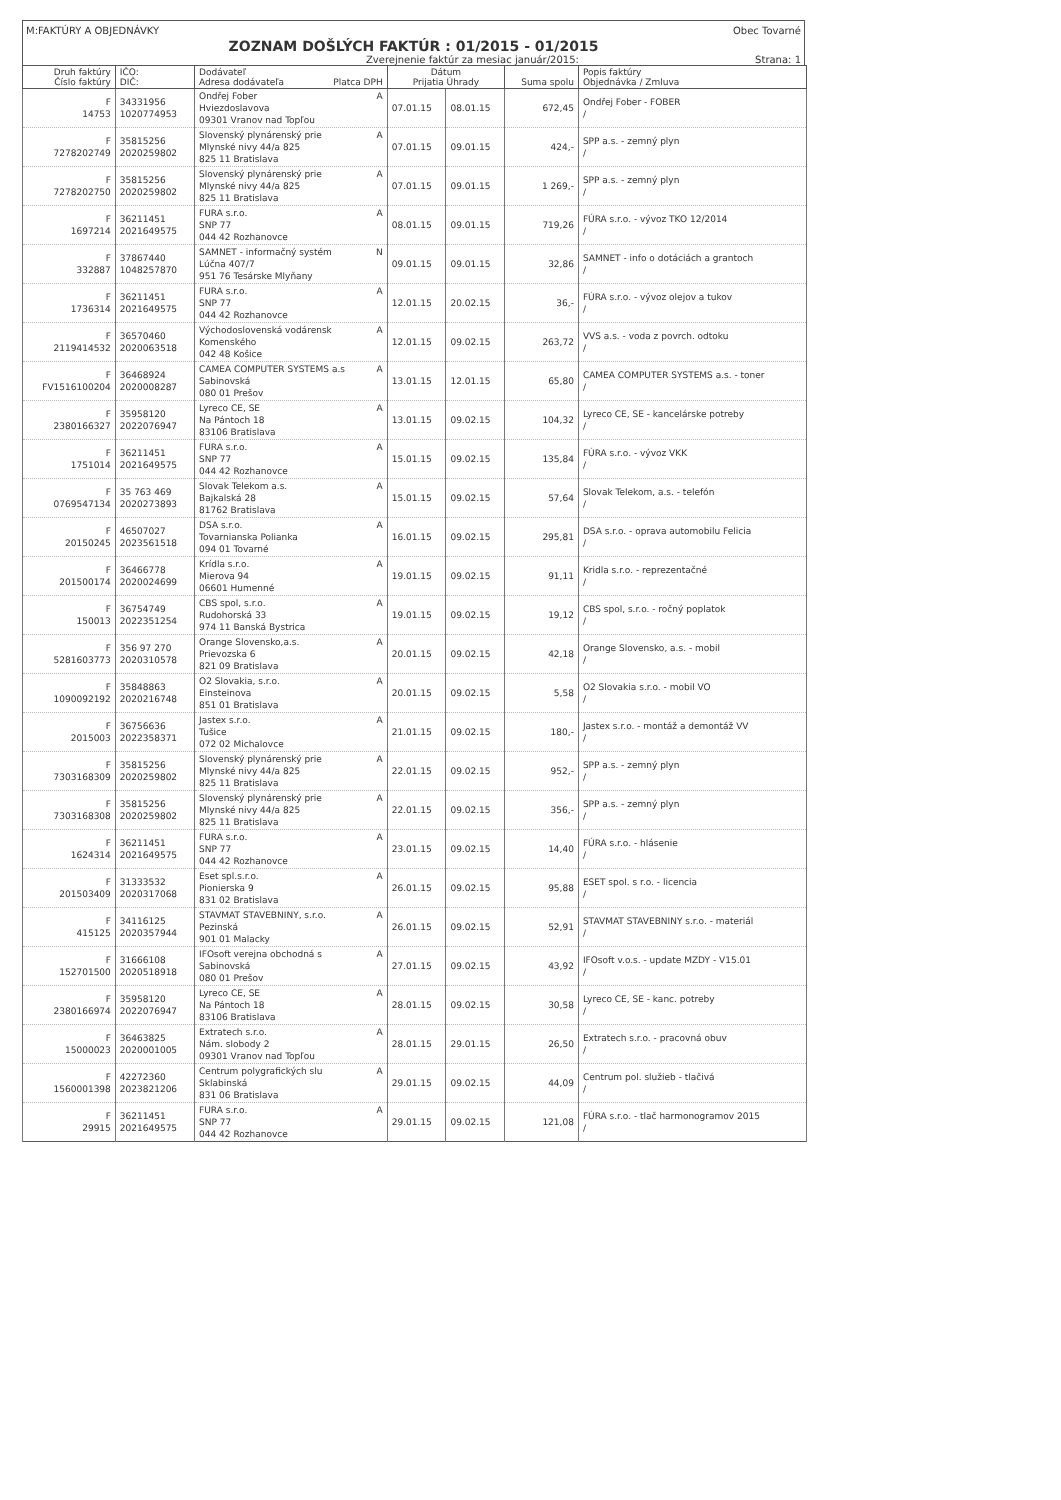M:FAKTÚRY A OBJEDNÁVKY Obec Tovarné
ZOZNAM DOŠLÝCH FAKTÚR : 01/2015 - 01/2015
Zverejnenie faktúr za mesiac január/2015: Strana: 1
| Druh faktúry Číslo faktúry | IČO: DIČ: | Dodávateľ Adresa dodávateľa Platca DPH | Dátum Prijatia Úhrady | | Suma spolu | Popis faktúry Objednávka / Zmluva |
| --- | --- | --- | --- | --- | --- | --- |
| F 14753 | 34331956 1020774953 | Ondřej Fober A Hviezdoslavova 09301 Vranov nad Topľou | 07.01.15 | 08.01.15 | 672,45 | Ondřej Fober - FOBER / |
| F 7278202749 | 35815256 2020259802 | Slovenský plynárenský prie A Mlynské nivy 44/a 825 825 11 Bratislava | 07.01.15 | 09.01.15 | 424,- | SPP a.s. - zemný plyn / |
| F 7278202750 | 35815256 2020259802 | Slovenský plynárenský prie A Mlynské nivy 44/a 825 825 11 Bratislava | 07.01.15 | 09.01.15 | 1 269,- | SPP a.s. - zemný plyn / |
| F 1697214 | 36211451 2021649575 | FURA s.r.o. A SNP 77 044 42 Rozhanovce | 08.01.15 | 09.01.15 | 719,26 | FÚRA s.r.o. - vývoz TKO 12/2014 / |
| F 332887 | 37867440 1048257870 | SAMNET - informačný systém N Lúčna 407/7 951 76 Tesárske Mlyňany | 09.01.15 | 09.01.15 | 32,86 | SAMNET - info o dotáciách a grantoch / |
| F 1736314 | 36211451 2021649575 | FURA s.r.o. A SNP 77 044 42 Rozhanovce | 12.01.15 | 20.02.15 | 36,- | FÚRA s.r.o. - vývoz olejov a tukov / |
| F 2119414532 | 36570460 2020063518 | Východoslovenská vodárensk A Komenského 042 48 Košice | 12.01.15 | 09.02.15 | 263,72 | VVS a.s. - voda z povrch. odtoku / |
| F FV1516100204 | 36468924 2020008287 | CAMEA COMPUTER SYSTEMS a.s A Sabinovská 080 01 Prešov | 13.01.15 | 12.01.15 | 65,80 | CAMEA COMPUTER SYSTEMS a.s. - toner / |
| F 2380166327 | 35958120 2022076947 | Lyreco CE, SE A Na Pántoch 18 83106 Bratislava | 13.01.15 | 09.02.15 | 104,32 | Lyreco CE, SE - kancelárske potreby / |
| F 1751014 | 36211451 2021649575 | FURA s.r.o. A SNP 77 044 42 Rozhanovce | 15.01.15 | 09.02.15 | 135,84 | FÚRA s.r.o. - vývoz VKK / |
| F 0769547134 | 35 763 469 2020273893 | Slovak Telekom a.s. A Bajkalská 28 81762 Bratislava | 15.01.15 | 09.02.15 | 57,64 | Slovak Telekom, a.s. - telefón / |
| F 20150245 | 46507027 2023561518 | DSA s.r.o. A Tovarnianska Polianka 094 01 Tovarné | 16.01.15 | 09.02.15 | 295,81 | DSA s.r.o. - oprava automobilu Felicia / |
| F 201500174 | 36466778 2020024699 | Krídla s.r.o. A Mierova 94 06601 Humenné | 19.01.15 | 09.02.15 | 91,11 | Kridla s.r.o. - reprezentačné / |
| F 150013 | 36754749 2022351254 | CBS spol, s.r.o. A Rudohorská 33 974 11 Banská Bystrica | 19.01.15 | 09.02.15 | 19,12 | CBS spol, s.r.o. - ročný poplatok / |
| F 5281603773 | 356 97 270 2020310578 | Orange Slovensko,a.s. A Prievozska 6 821 09 Bratislava | 20.01.15 | 09.02.15 | 42,18 | Orange Slovensko, a.s. - mobil / |
| F 1090092192 | 35848863 2020216748 | O2 Slovakia, s.r.o. A Einsteinova 851 01 Bratislava | 20.01.15 | 09.02.15 | 5,58 | O2 Slovakia s.r.o. - mobil VO / |
| F 2015003 | 36756636 2022358371 | Jastex s.r.o. A Tušice 072 02 Michalovce | 21.01.15 | 09.02.15 | 180,- | Jastex s.r.o. - montáž a demontáž VV / |
| F 7303168309 | 35815256 2020259802 | Slovenský plynárenský prie A Mlynské nivy 44/a 825 825 11 Bratislava | 22.01.15 | 09.02.15 | 952,- | SPP a.s. - zemný plyn / |
| F 7303168308 | 35815256 2020259802 | Slovenský plynárenský prie A Mlynské nivy 44/a 825 825 11 Bratislava | 22.01.15 | 09.02.15 | 356,- | SPP a.s. - zemný plyn / |
| F 1624314 | 36211451 2021649575 | FURA s.r.o. A SNP 77 044 42 Rozhanovce | 23.01.15 | 09.02.15 | 14,40 | FÚRA s.r.o. - hlásenie / |
| F 201503409 | 31333532 2020317068 | Eset spl.s.r.o. A Pionierska 9 831 02 Bratislava | 26.01.15 | 09.02.15 | 95,88 | ESET spol. s r.o. - licencia / |
| F 415125 | 34116125 2020357944 | STAVMAT STAVEBNINY, s.r.o. A Pezinská 901 01 Malacky | 26.01.15 | 09.02.15 | 52,91 | STAVMAT STAVEBNINY s.r.o. - materiál / |
| F 152701500 | 31666108 2020518918 | IFOsoft verejna obchodná s A Sabinovská 080 01 Prešov | 27.01.15 | 09.02.15 | 43,92 | IFOsoft v.o.s. - update MZDY - V15.01 / |
| F 2380166974 | 35958120 2022076947 | Lyreco CE, SE A Na Pántoch 18 83106 Bratislava | 28.01.15 | 09.02.15 | 30,58 | Lyreco CE, SE - kanc. potreby / |
| F 15000023 | 36463825 2020001005 | Extratech s.r.o. A Nám. slobody 2 09301 Vranov nad Topľou | 28.01.15 | 29.01.15 | 26,50 | Extratech s.r.o. - pracovná obuv / |
| F 1560001398 | 42272360 2023821206 | Centrum polygrafických slu A Sklabinská 831 06 Bratislava | 29.01.15 | 09.02.15 | 44,09 | Centrum pol. služieb - tlačivá / |
| F 29915 | 36211451 2021649575 | FURA s.r.o. A SNP 77 044 42 Rozhanovce | 29.01.15 | 09.02.15 | 121,08 | FÚRA s.r.o. - tlač harmonogramov 2015 / |